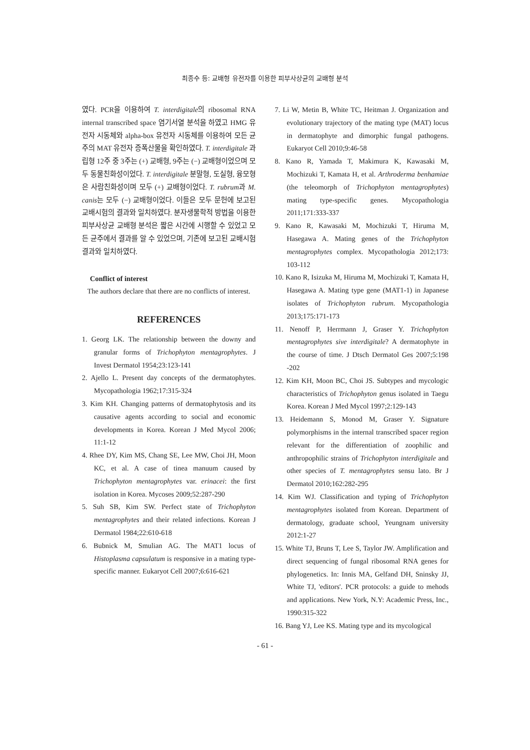최종수 등: 교배형 유전자를 이용한 피부사상균의 교배형 분석
였다. PCR을 이용하여 T. interdigitale의 ribosomal RNA internal transcribed space 염기서열 분석을 하였고 HMG 유전자 시동체와 alpha-box 유전자 시동체를 이용하여 모든 균주의 MAT 유전자 증폭산물을 확인하였다. T. interdigitale 과립형 12주 중 3주는 (+) 교배형, 9주는 (−) 교배형이었으며 모두 동물친화성이었다. T. interdigitale 분말형, 도실형, 융모형은 사람친화성이며 모두 (+) 교배형이었다. T. rubrum과 M. canis는 모두 (−) 교배형이었다. 이들은 모두 문헌에 보고된 교배시험의 결과와 일치하였다. 분자생물학적 방법을 이용한 피부사상균 교배형 분석은 짧은 시간에 시행할 수 있었고 모든 균주에서 결과를 알 수 있었으며, 기존에 보고된 교배시험 결과와 일치하였다.
Conflict of interest
The authors declare that there are no conflicts of interest.
REFERENCES
1. Georg LK. The relationship between the downy and granular forms of Trichophyton mentagrophytes. J Invest Dermatol 1954;23:123-141
2. Ajello L. Present day concepts of the dermatophytes. Mycopathologia 1962;17:315-324
3. Kim KH. Changing patterns of dermatophytosis and its causative agents according to social and economic developments in Korea. Korean J Med Mycol 2006; 11:1-12
4. Rhee DY, Kim MS, Chang SE, Lee MW, Choi JH, Moon KC, et al. A case of tinea manuum caused by Trichophyton mentagrophytes var. erinacei: the first isolation in Korea. Mycoses 2009;52:287-290
5. Suh SB, Kim SW. Perfect state of Trichophyton mentagrophytes and their related infections. Korean J Dermatol 1984;22:610-618
6. Bubnick M, Smulian AG. The MAT1 locus of Histoplasma capsulatum is responsive in a mating type-specific manner. Eukaryot Cell 2007;6:616-621
7. Li W, Metin B, White TC, Heitman J. Organization and evolutionary trajectory of the mating type (MAT) locus in dermatophyte and dimorphic fungal pathogens. Eukaryot Cell 2010;9:46-58
8. Kano R, Yamada T, Makimura K, Kawasaki M, Mochizuki T, Kamata H, et al. Arthroderma benhamiae (the teleomorph of Trichophyton mentagrophytes) mating type-specific genes. Mycopathologia 2011;171:333-337
9. Kano R, Kawasaki M, Mochizuki T, Hiruma M, Hasegawa A. Mating genes of the Trichophyton mentagrophytes complex. Mycopathologia 2012;173: 103-112
10. Kano R, Isizuka M, Hiruma M, Mochizuki T, Kamata H, Hasegawa A. Mating type gene (MAT1-1) in Japanese isolates of Trichophyton rubrum. Mycopathologia 2013;175:171-173
11. Nenoff P, Herrmann J, Graser Y. Trichophyton mentagrophytes sive interdigitale? A dermatophyte in the course of time. J Dtsch Dermatol Ges 2007;5:198 -202
12. Kim KH, Moon BC, Choi JS. Subtypes and mycologic characteristics of Trichophyton genus isolated in Taegu Korea. Korean J Med Mycol 1997;2:129-143
13. Heidemann S, Monod M, Graser Y. Signature polymorphisms in the internal transcribed spacer region relevant for the differentiation of zoophilic and anthropophilic strains of Trichophyton interdigitale and other species of T. mentagrophytes sensu lato. Br J Dermatol 2010;162:282-295
14. Kim WJ. Classification and typing of Trichophyton mentagrophytes isolated from Korean. Department of dermatology, graduate school, Yeungnam university 2012:1-27
15. White TJ, Bruns T, Lee S, Taylor JW. Amplification and direct sequencing of fungal ribosomal RNA genes for phylogenetics. In: Innis MA, Gelfand DH, Sninsky JJ, White TJ, 'editors'. PCR protocols: a guide to mehods and applications. New York, N.Y: Academic Press, Inc., 1990:315-322
16. Bang YJ, Lee KS. Mating type and its mycological
- 61 -